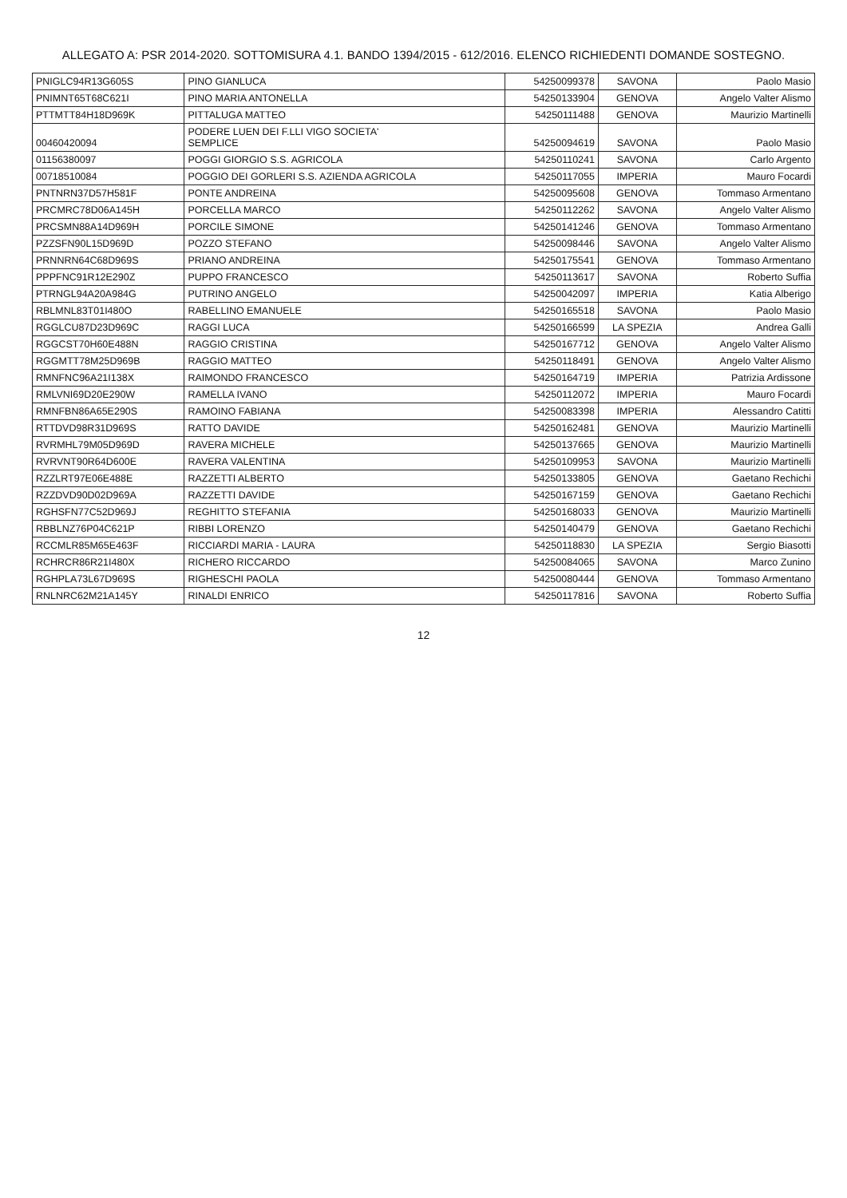ALLEGATO A: PSR 2014-2020. SOTTOMISURA 4.1. BANDO 1394/2015 - 612/2016. ELENCO RICHIEDENTI DOMANDE SOSTEGNO.
| PNIGLC94R13G605S | PINO GIANLUCA | 54250099378 | SAVONA | Paolo Masio |
| PNIMNT65T68C621I | PINO MARIA ANTONELLA | 54250133904 | GENOVA | Angelo Valter Alismo |
| PTTMTT84H18D969K | PITTALUGA MATTEO | 54250111488 | GENOVA | Maurizio Martinelli |
| 00460420094 | PODERE LUEN DEI F.LLI VIGO SOCIETA' SEMPLICE | 54250094619 | SAVONA | Paolo Masio |
| 01156380097 | POGGI GIORGIO S.S. AGRICOLA | 54250110241 | SAVONA | Carlo Argento |
| 00718510084 | POGGIO DEI GORLERI S.S. AZIENDA AGRICOLA | 54250117055 | IMPERIA | Mauro Focardi |
| PNTNRN37D57H581F | PONTE ANDREINA | 54250095608 | GENOVA | Tommaso Armentano |
| PRCMRC78D06A145H | PORCELLA MARCO | 54250112262 | SAVONA | Angelo Valter Alismo |
| PRCSMN88A14D969H | PORCILE SIMONE | 54250141246 | GENOVA | Tommaso Armentano |
| PZZSFN90L15D969D | POZZO STEFANO | 54250098446 | SAVONA | Angelo Valter Alismo |
| PRNNRN64C68D969S | PRIANO ANDREINA | 54250175541 | GENOVA | Tommaso Armentano |
| PPPFNC91R12E290Z | PUPPO FRANCESCO | 54250113617 | SAVONA | Roberto Suffia |
| PTRNGL94A20A984G | PUTRINO ANGELO | 54250042097 | IMPERIA | Katia Alberigo |
| RBLMNL83T01I480O | RABELLINO EMANUELE | 54250165518 | SAVONA | Paolo Masio |
| RGGLCU87D23D969C | RAGGI LUCA | 54250166599 | LA SPEZIA | Andrea Galli |
| RGGCST70H60E488N | RAGGIO CRISTINA | 54250167712 | GENOVA | Angelo Valter Alismo |
| RGGMTT78M25D969B | RAGGIO MATTEO | 54250118491 | GENOVA | Angelo Valter Alismo |
| RMNFNC96A21I138X | RAIMONDO FRANCESCO | 54250164719 | IMPERIA | Patrizia Ardissone |
| RMLVNI69D20E290W | RAMELLA IVANO | 54250112072 | IMPERIA | Mauro Focardi |
| RMNFBN86A65E290S | RAMOINO FABIANA | 54250083398 | IMPERIA | Alessandro Catitti |
| RTTDVD98R31D969S | RATTO DAVIDE | 54250162481 | GENOVA | Maurizio Martinelli |
| RVRMHL79M05D969D | RAVERA MICHELE | 54250137665 | GENOVA | Maurizio Martinelli |
| RVRVNT90R64D600E | RAVERA VALENTINA | 54250109953 | SAVONA | Maurizio Martinelli |
| RZZLRT97E06E488E | RAZZETTI ALBERTO | 54250133805 | GENOVA | Gaetano Rechichi |
| RZZDVD90D02D969A | RAZZETTI DAVIDE | 54250167159 | GENOVA | Gaetano Rechichi |
| RGHSFN77C52D969J | REGHITTO STEFANIA | 54250168033 | GENOVA | Maurizio Martinelli |
| RBBLNZ76P04C621P | RIBBI LORENZO | 54250140479 | GENOVA | Gaetano Rechichi |
| RCCMLR85M65E463F | RICCIARDI MARIA - LAURA | 54250118830 | LA SPEZIA | Sergio Biasotti |
| RCHRCR86R21I480X | RICHERO RICCARDO | 54250084065 | SAVONA | Marco Zunino |
| RGHPLA73L67D969S | RIGHESCHI PAOLA | 54250080444 | GENOVA | Tommaso Armentano |
| RNLNRC62M21A145Y | RINALDI ENRICO | 54250117816 | SAVONA | Roberto Suffia |
12